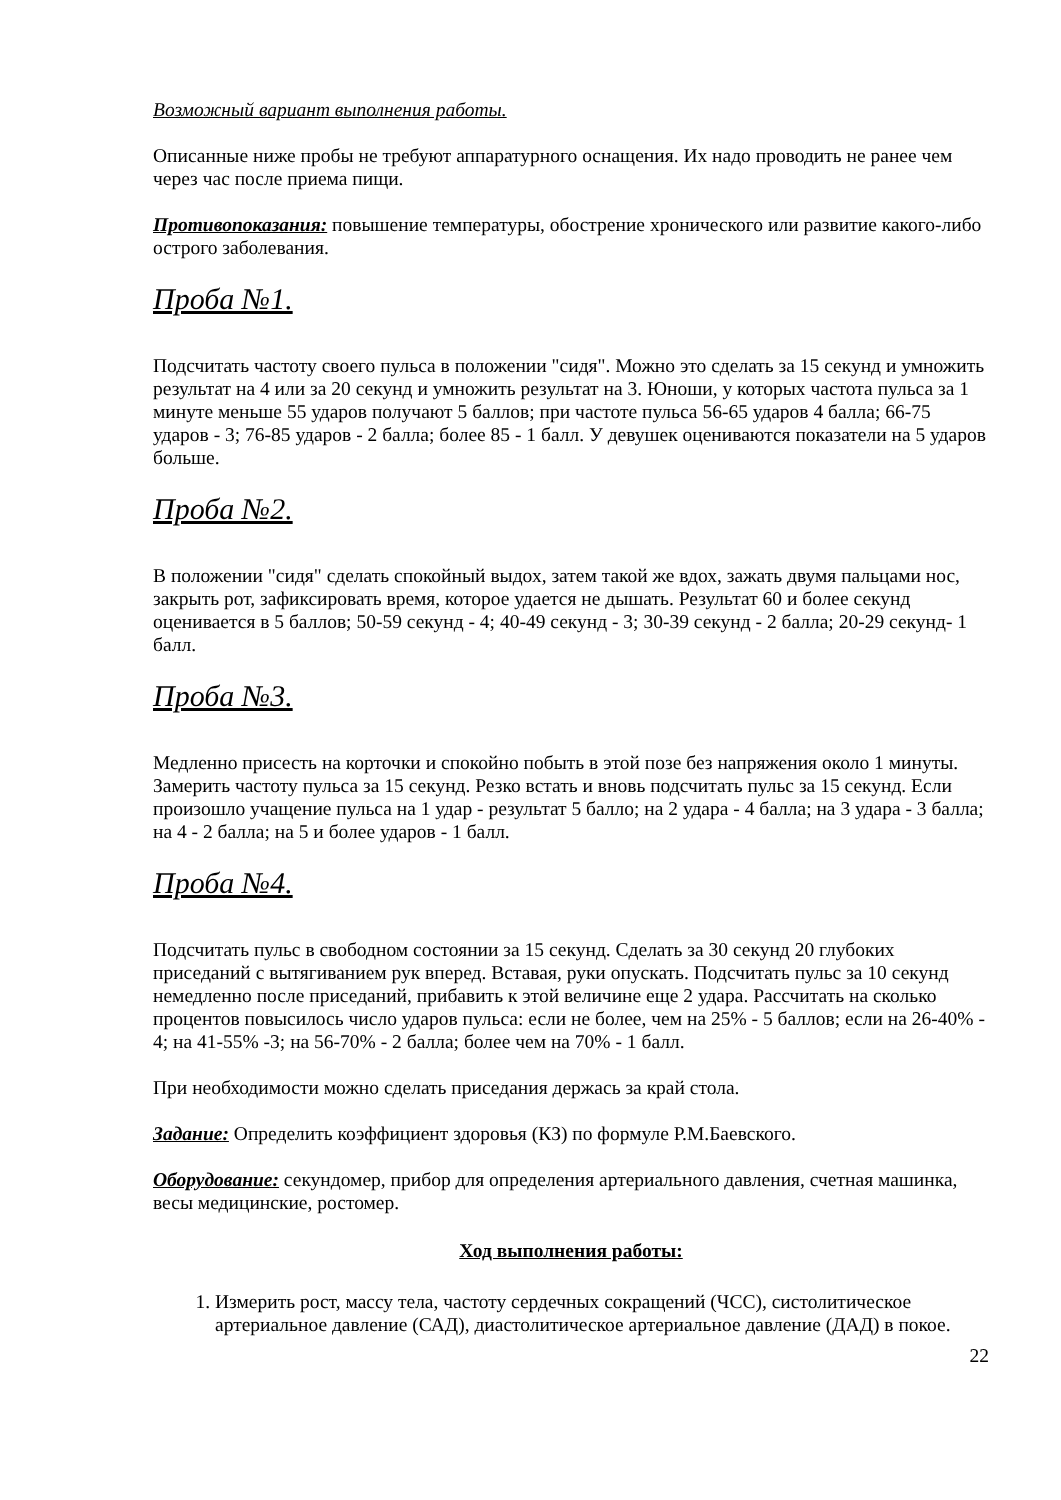Возможный вариант выполнения работы.
Описанные ниже пробы не требуют аппаратурного оснащения. Их надо проводить не ранее чем через час после приема пищи.
Противопоказания: повышение температуры, обострение хронического или развитие какого-либо острого заболевания.
Проба №1.
Подсчитать частоту своего пульса в положении "сидя". Можно это сделать за 15 секунд и умножить результат на 4 или за 20 секунд и умножить результат на 3. Юноши, у которых частота пульса за 1 минуте меньше 55 ударов получают 5 баллов; при частоте пульса 56-65 ударов 4 балла; 66-75 ударов - 3; 76-85 ударов - 2 балла; более 85 - 1 балл. У девушек оцениваются показатели на 5 ударов больше.
Проба №2.
В положении "сидя" сделать спокойный выдох, затем такой же вдох, зажать двумя пальцами нос, закрыть рот, зафиксировать время, которое удается не дышать. Результат 60 и более секунд оценивается в 5 баллов; 50-59 секунд - 4; 40-49 секунд - 3; 30-39 секунд - 2 балла; 20-29 секунд- 1 балл.
Проба №3.
Медленно присесть на корточки и спокойно побыть в этой позе без напряжения около 1 минуты. Замерить частоту пульса за 15 секунд. Резко встать и вновь подсчитать пульс за 15 секунд. Если произошло учащение пульса на 1 удар - результат 5 балло; на 2 удара - 4 балла; на 3 удара - 3 балла; на 4 - 2 балла; на 5 и более ударов - 1 балл.
Проба №4.
Подсчитать пульс в свободном состоянии за 15 секунд. Сделать за 30 секунд 20 глубоких приседаний с вытягиванием рук вперед. Вставая, руки опускать. Подсчитать пульс за 10 секунд немедленно после приседаний, прибавить к этой величине еще 2 удара. Рассчитать на сколько процентов повысилось число ударов пульса: если не более, чем на 25% - 5 баллов; если на 26-40% - 4; на 41-55% -3; на 56-70% - 2 балла; более чем на 70% - 1 балл.
При необходимости можно сделать приседания держась за край стола.
Задание: Определить коэффициент здоровья (КЗ) по формуле Р.М.Баевского.
Оборудование: секундомер, прибор для определения артериального давления, счетная машинка, весы медицинские, ростомер.
Ход выполнения работы:
1. Измерить рост, массу тела, частоту сердечных сокращений (ЧСС), систолитическое артериальное давление (САД), диастолитическое артериальное давление (ДАД) в покое.
22